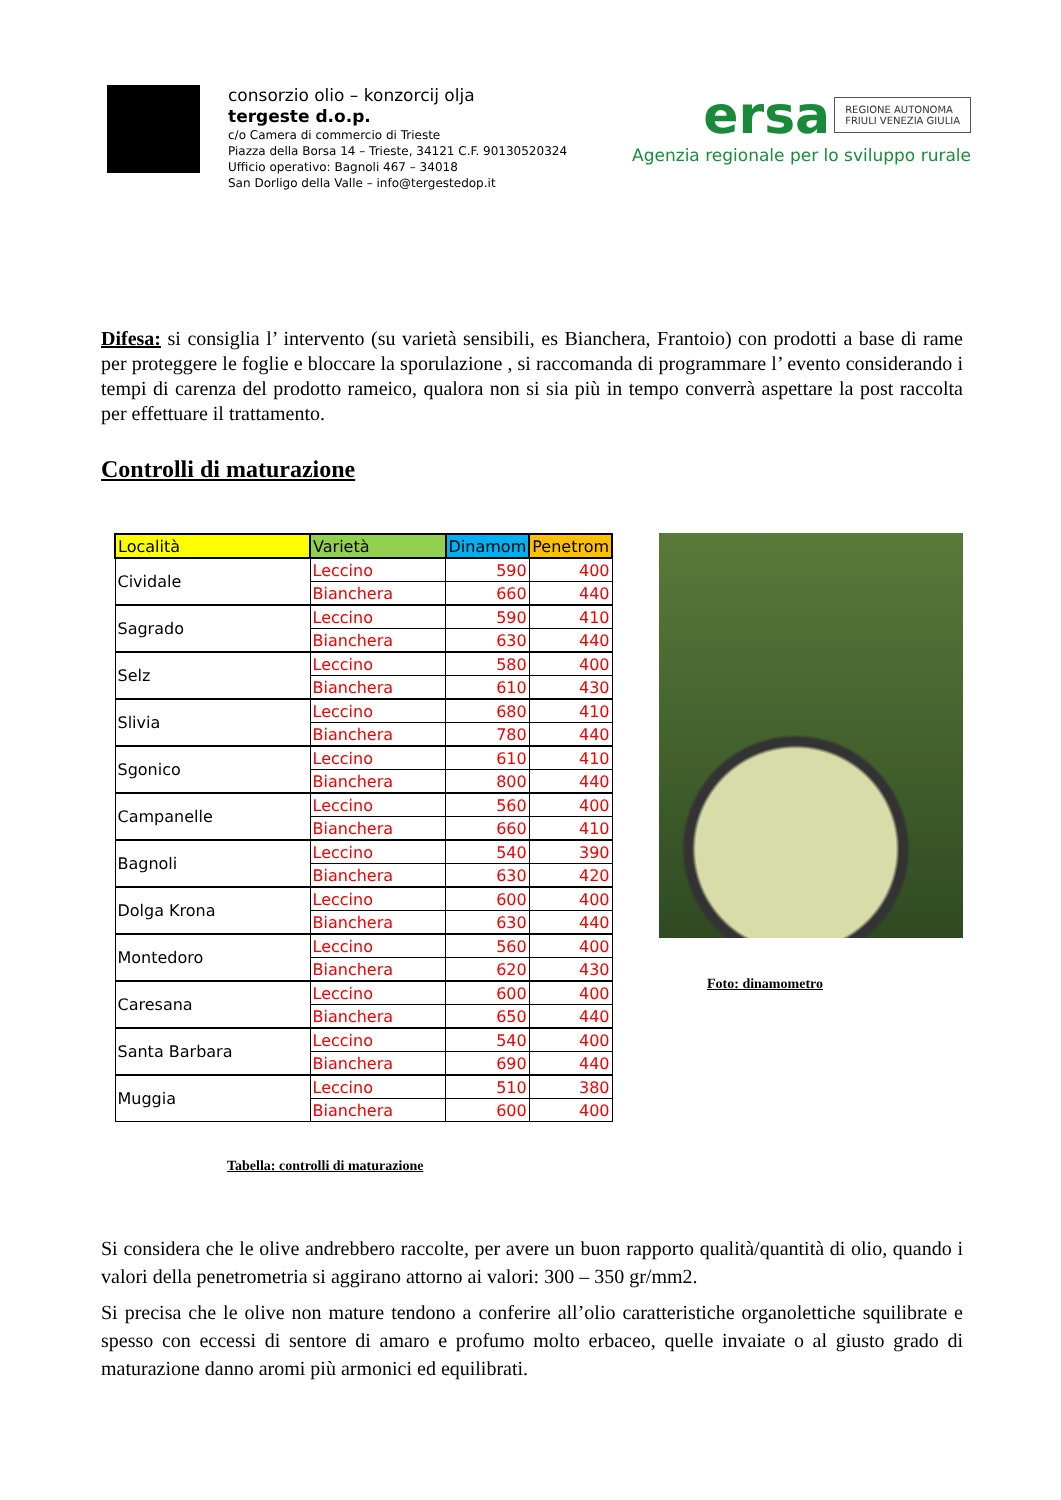consorzio olio – konzorcij olja
tergeste d.o.p.
c/o Camera di commercio di Trieste
Piazza della Borsa 14 – Trieste, 34121 C.F. 90130520324
Ufficio operativo: Bagnoli 467 – 34018
San Dorligo della Valle – info@tergestedop.it
ersa REGIONE AUTONOMA
FRIULI VENEZIA GIULIA
Agenzia regionale per lo sviluppo rurale
Difesa: si consiglia l’ intervento (su varietà sensibili, es Bianchera, Frantoio) con prodotti a base di rame per proteggere le foglie e bloccare la sporulazione , si raccomanda di programmare l’ evento considerando i tempi di carenza del prodotto rameico, qualora non si sia più in tempo converrà aspettare la post raccolta per effettuare il trattamento.
Controlli di maturazione
| Località | Varietà | Dinamom | Penetrom |
| --- | --- | --- | --- |
| Cividale | Leccino | 590 | 400 |
| | Bianchera | 660 | 440 |
| Sagrado | Leccino | 590 | 410 |
| | Bianchera | 630 | 440 |
| Selz | Leccino | 580 | 400 |
| | Bianchera | 610 | 430 |
| Slivia | Leccino | 680 | 410 |
| | Bianchera | 780 | 440 |
| Sgonico | Leccino | 610 | 410 |
| | Bianchera | 800 | 440 |
| Campanelle | Leccino | 560 | 400 |
| | Bianchera | 660 | 410 |
| Bagnoli | Leccino | 540 | 390 |
| | Bianchera | 630 | 420 |
| Dolga Krona | Leccino | 600 | 400 |
| | Bianchera | 630 | 440 |
| Montedoro | Leccino | 560 | 400 |
| | Bianchera | 620 | 430 |
| Caresana | Leccino | 600 | 400 |
| | Bianchera | 650 | 440 |
| Santa Barbara | Leccino | 540 | 400 |
| | Bianchera | 690 | 440 |
| Muggia | Leccino | 510 | 380 |
| | Bianchera | 600 | 400 |
Tabella: controlli di maturazione
Foto: dinamometro
Si considera che le olive andrebbero raccolte, per avere un buon rapporto qualità/quantità di olio, quando i valori della penetrometria si aggirano attorno ai valori: 300 – 350 gr/mm2.
Si precisa che le olive non mature tendono a conferire all’olio caratteristiche organolettiche squilibrate e spesso con eccessi di sentore di amaro e profumo molto erbaceo, quelle invaiate o al giusto grado di maturazione danno aromi più armonici ed equilibrati.